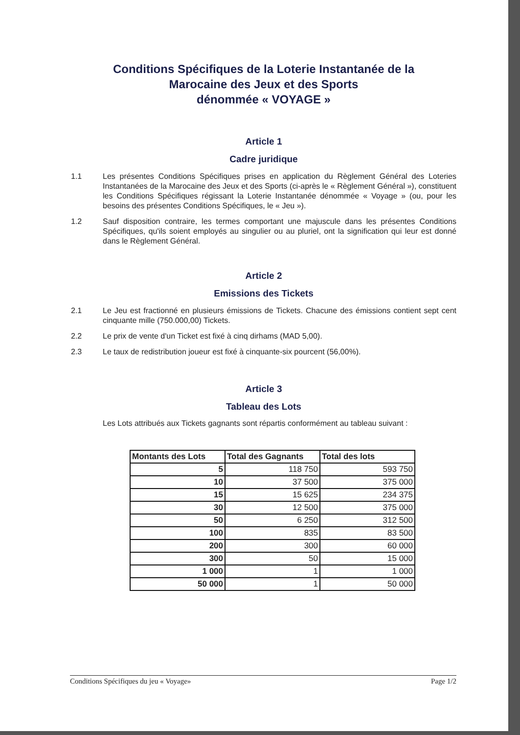Conditions Spécifiques de la Loterie Instantanée de la
Marocaine des Jeux et des Sports
dénommée « VOYAGE »
Article 1
Cadre juridique
1.1 Les présentes Conditions Spécifiques prises en application du Règlement Général des Loteries Instantanées de la Marocaine des Jeux et des Sports (ci-après le « Règlement Général »), constituent les Conditions Spécifiques régissant la Loterie Instantanée dénommée « Voyage » (ou, pour les besoins des présentes Conditions Spécifiques, le « Jeu »).
1.2 Sauf disposition contraire, les termes comportant une majuscule dans les présentes Conditions Spécifiques, qu'ils soient employés au singulier ou au pluriel, ont la signification qui leur est donné dans le Règlement Général.
Article 2
Emissions des Tickets
2.1 Le Jeu est fractionné en plusieurs émissions de Tickets. Chacune des émissions contient sept cent cinquante mille (750.000,00) Tickets.
2.2 Le prix de vente d'un Ticket est fixé à cinq dirhams (MAD 5,00).
2.3 Le taux de redistribution joueur est fixé à cinquante-six pourcent (56,00%).
Article 3
Tableau des Lots
Les Lots attribués aux Tickets gagnants sont répartis conformément au tableau suivant :
| Montants des Lots | Total des Gagnants | Total des lots |
| --- | --- | --- |
| 5 | 118 750 | 593 750 |
| 10 | 37 500 | 375 000 |
| 15 | 15 625 | 234 375 |
| 30 | 12 500 | 375 000 |
| 50 | 6 250 | 312 500 |
| 100 | 835 | 83 500 |
| 200 | 300 | 60 000 |
| 300 | 50 | 15 000 |
| 1 000 | 1 | 1 000 |
| 50 000 | 1 | 50 000 |
Conditions Spécifiques du jeu « Voyage» Page 1/2